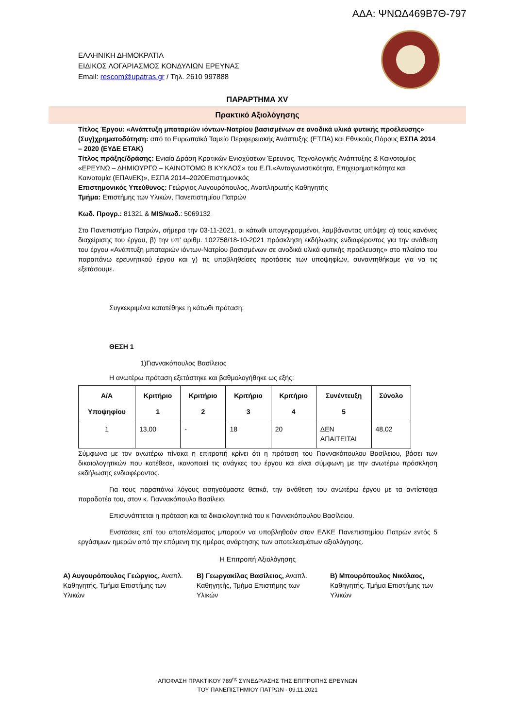ΑΔΑ: ΨΝΩΔ469Β7Θ-797
ΕΛΛΗΝΙΚΗ ΔΗΜΟΚΡΑΤΙΑ
ΕΙΔΙΚΟΣ ΛΟΓΑΡΙΑΣΜΟΣ ΚΟΝΔΥΛΙΩΝ ΕΡΕΥΝΑΣ
Email: rescom@upatras.gr / Τηλ. 2610 997888
ΠΑΡΑΡΤΗΜΑ XV
Πρακτικό Αξιολόγησης
Τίτλος Έργου: «Ανάπτυξη μπαταριών ιόντων-Νατρίου βασισμένων σε ανοδικά υλικά φυτικής προέλευσης»
(Συγ)χρηματοδότηση: από το Ευρωπαϊκό Ταμείο Περιφερειακής Ανάπτυξης (ΕΤΠΑ) και Εθνικούς Πόρους ΕΣΠΑ 2014 – 2020 (ΕΥΔΕ ΕΤΑΚ)
Τίτλος πράξης/δράσης: Ενιαία Δράση Κρατικών Ενισχύσεων Έρευνας, Τεχνολογικής Ανάπτυξης & Καινοτομίας «ΕΡΕΥΝΩ – ΔΗΜΙΟΥΡΓΩ – ΚΑΙΝΟΤΟΜΩ Β ΚΥΚΛΟΣ» του Ε.Π.«Ανταγωνιστικότητα, Επιχειρηματικότητα και Καινοτομία (ΕΠΑνΕΚ)», ΕΣΠΑ 2014–2020Επιστημονικός
Επιστημονικός Υπεύθυνος: Γεώργιος Αυγουρόπουλος, Αναπληρωτής Καθηγητής
Τμήμα: Επιστήμης των Υλικών, Πανεπιστημίου Πατρών
Κωδ. Προγρ.: 81321 & MIS/κωδ.: 5069132
Στο Πανεπιστήμιο Πατρών, σήμερα την 03-11-2021, οι κάτωθι υπογεγραμμένοι, λαμβάνοντας υπόψη: α) τους κανόνες διαχείρισης του έργου, β) την υπ’ αριθμ. 102758/18-10-2021 πρόσκληση εκδήλωσης ενδιαφέροντος για την ανάθεση του έργου «Ανάπτυξη μπαταριών ιόντων-Νατρίου βασισμένων σε ανοδικά υλικά φυτικής προέλευσης» στο πλαίσιο του παραπάνω ερευνητικού έργου και γ) τις υποβληθείσες προτάσεις των υποψηφίων, συναντηθήκαμε για να τις εξετάσουμε.
Συγκεκριμένα κατατέθηκε η κάτωθι πρόταση:
ΘΕΣΗ 1
1)Γιαννακόπουλος Βασίλειος
Η ανωτέρω πρόταση εξετάστηκε και βαθμολογήθηκε ως εξής:
| Α/Α Υποψηφίου | Κριτήριο 1 | Κριτήριο 2 | Κριτήριο 3 | Κριτήριο 4 | Συνέντευξη 5 | Σύνολο |
| --- | --- | --- | --- | --- | --- | --- |
| 1 | 13,00 | - | 18 | 20 | ΔΕΝ ΑΠΑΙΤΕΙΤΑΙ | 48,02 |
Σύμφωνα με τον ανωτέρω πίνακα η επιτροπή κρίνει ότι η πρόταση του Γιαννακόπουλου Βασίλειου, βάσει των δικαιολογητικών που κατέθεσε, ικανοποιεί τις ανάγκες του έργου και είναι σύμφωνη με την ανωτέρω πρόσκληση εκδήλωσης ενδιαφέροντος.
Για τους παραπάνω λόγους εισηγούμαστε θετικά, την ανάθεση του ανωτέρω έργου με τα αντίστοιχα παραδοτέα του, στον κ. Γιαννακόπουλο Βασίλειο.
Επισυνάπτεται η πρόταση και τα δικαιολογητικά του κ Γιαννακόπουλου Βασίλειου.
Ενστάσεις επί του αποτελέσματος μπορούν να υποβληθούν στον ΕΛΚΕ Πανεπιστημίου Πατρών εντός 5 εργάσιμων ημερών από την επόμενη της ημέρας ανάρτησης των αποτελεσμάτων αξιολόγησης.
Η Επιτροπή Αξιολόγησης
Α) Αυγουρόπουλος Γεώργιος, Αναπλ. Καθηγητής, Τμήμα Επιστήμης των Υλικών
Β) Γεωργακίλας Βασίλειος, Αναπλ. Καθηγητής, Τμήμα Επιστήμης των Υλικών
Β) Μπουρόπουλος Νικόλαος, Καθηγητής, Τμήμα Επιστήμης των Υλικών
ΑΠΟΦΑΣΗ ΠΡΑΚΤΙΚΟΥ 789<sup>ης</sup> ΣΥΝΕΔΡΙΑΣΗΣ ΤΗΣ ΕΠΙΤΡΟΠΗΣ ΕΡΕΥΝΩΝ
ΤΟΥ ΠΑΝΕΠΙΣΤΗΜΙΟΥ ΠΑΤΡΩΝ - 09.11.2021